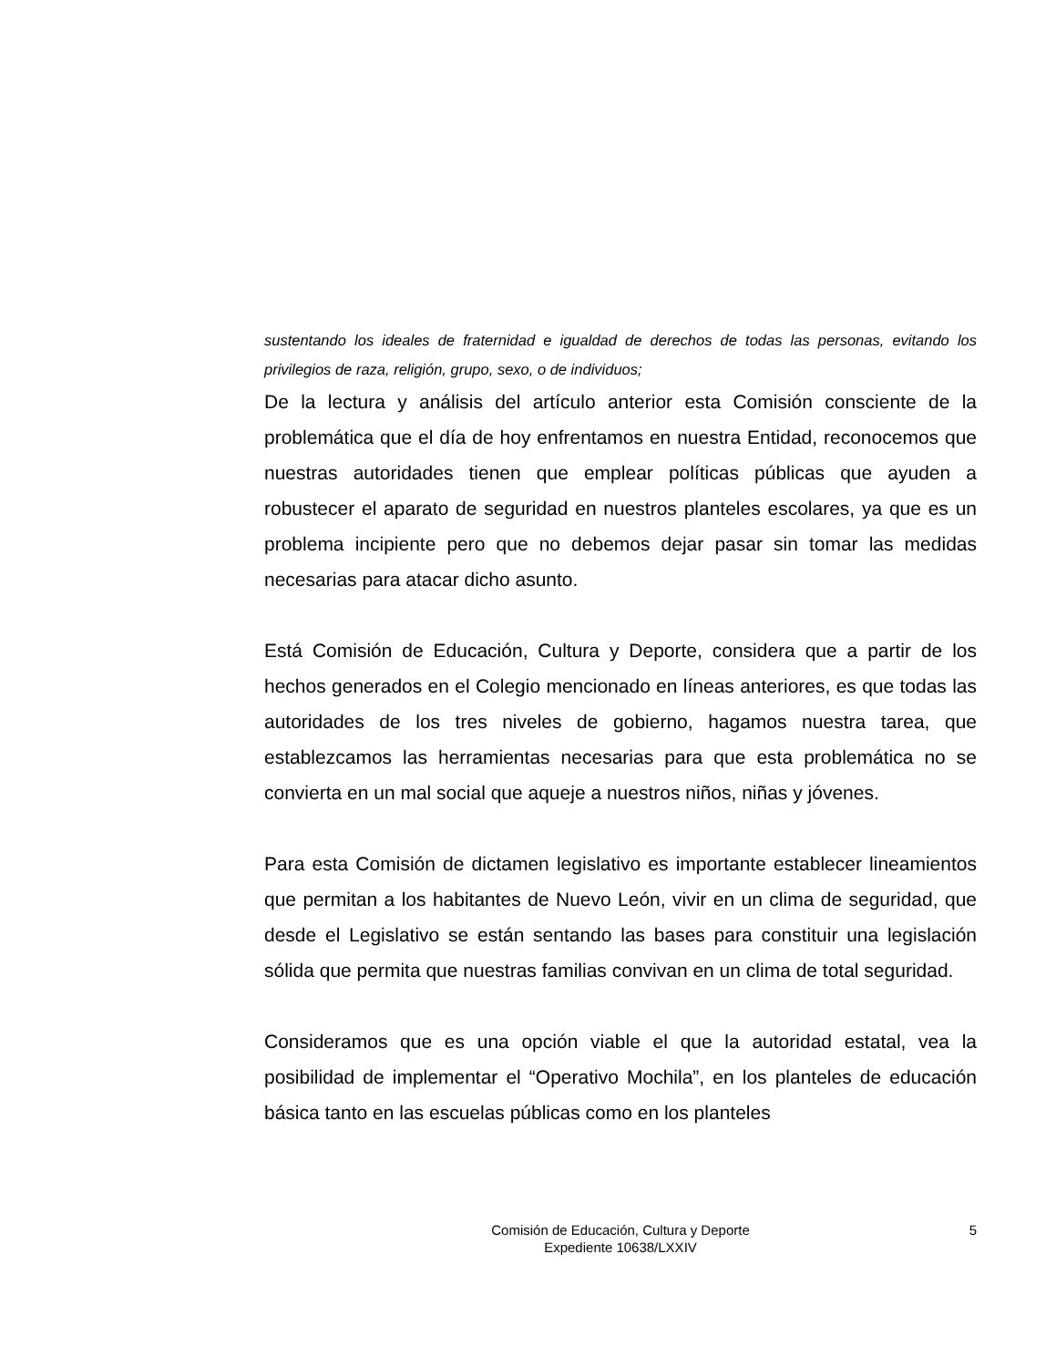sustentando los ideales de fraternidad e igualdad de derechos de todas las personas, evitando los privilegios de raza, religión, grupo, sexo, o de individuos;
De la lectura y análisis del artículo anterior esta Comisión consciente de la problemática que el día de hoy enfrentamos en nuestra Entidad, reconocemos que nuestras autoridades tienen que emplear políticas públicas que ayuden a robustecer el aparato de seguridad en nuestros planteles escolares, ya que es un problema incipiente pero que no debemos dejar pasar sin tomar las medidas necesarias para atacar dicho asunto.
Está Comisión de Educación, Cultura y Deporte, considera que a partir de los hechos generados en el Colegio mencionado en líneas anteriores, es que todas las autoridades de los tres niveles de gobierno, hagamos nuestra tarea, que establezcamos las herramientas necesarias para que esta problemática no se convierta en un mal social que aqueje a nuestros niños, niñas y jóvenes.
Para esta Comisión de dictamen legislativo es importante establecer lineamientos que permitan a los habitantes de Nuevo León, vivir en un clima de seguridad, que desde el Legislativo se están sentando las bases para constituir una legislación sólida que permita que nuestras familias convivan en un clima de total seguridad.
Consideramos que es una opción viable el que la autoridad estatal, vea la posibilidad de implementar el “Operativo Mochila”, en los planteles de educación básica tanto en las escuelas públicas como en los planteles
Comisión de Educación, Cultura y Deporte
Expediente 10638/LXXIV
5